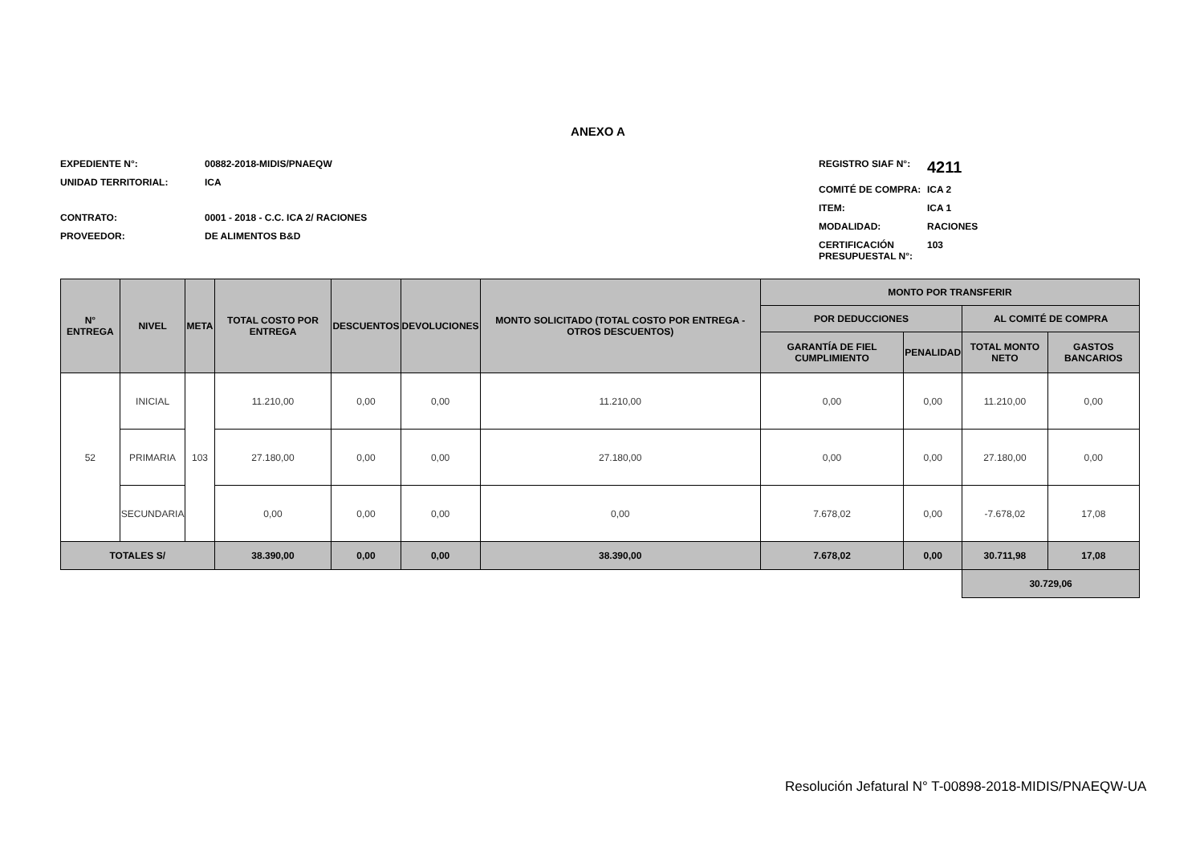ANEXO A
EXPEDIENTE N°: 00882-2018-MIDIS/PNAEQW
UNIDAD TERRITORIAL: ICA
CONTRATO: 0001 - 2018 - C.C. ICA 2/ RACIONES
PROVEEDOR: DE ALIMENTOS B&D
REGISTRO SIAF N°: 4211
COMITÉ DE COMPRA: ICA 2
ITEM: ICA 1
MODALIDAD: RACIONES
CERTIFICACIÓN PRESUPUESTAL N°: 103
| N° ENTREGA | NIVEL | META | TOTAL COSTO POR ENTREGA | DESCUENTOS | DEVOLUCIONES | MONTO SOLICITADO (TOTAL COSTO POR ENTREGA - OTROS DESCUENTOS) | MONTO POR TRANSFERIR | | | |
| --- | --- | --- | --- | --- | --- | --- | --- | --- | --- | --- |
| | | | | | | | POR DEDUCCIONES | | AL COMITÉ DE COMPRA | |
| | | | | | | | GARANTÍA DE FIEL CUMPLIMIENTO | PENALIDAD | TOTAL MONTO NETO | GASTOS BANCARIOS |
| 52 | INICIAL | 103 | 11.210,00 | 0,00 | 0,00 | 11.210,00 | 0,00 | 0,00 | 11.210,00 | 0,00 |
| | PRIMARIA | | 27.180,00 | 0,00 | 0,00 | 27.180,00 | 0,00 | 0,00 | 27.180,00 | 0,00 |
| | SECUNDARIA | | 0,00 | 0,00 | 0,00 | 0,00 | 7.678,02 | 0,00 | -7.678,02 | 17,08 |
| TOTALES S/ | | | 38.390,00 | 0,00 | 0,00 | 38.390,00 | 7.678,02 | 0,00 | 30.711,98 | 17,08 |
| | | | | | | | | | 30.729,06 | |
Resolución Jefatural N° T-00898-2018-MIDIS/PNAEQW-UA